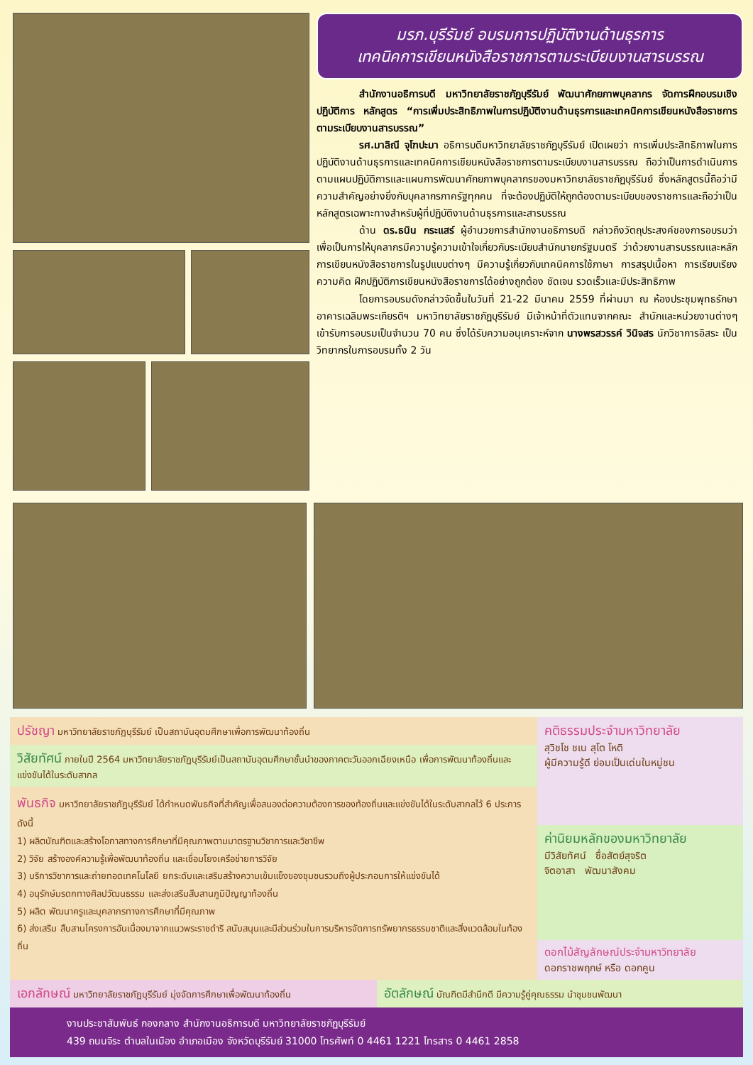มรภ.บุรีรัมย์ อบรมการปฏิบัติงานด้านธุรการ
เทคนิคการเขียนหนังสือราชการตามระเบียบงานสารบรรณ
สำนักงานอธิการบดี มหาวิทยาลัยราชภัฏบุรีรัมย์ พัฒนาศักยภาพบุคลากร จัดการฝึกอบรมเชิงปฏิบัติการ หลักสูตร “การเพิ่มประสิทธิภาพในการปฏิบัติงานด้านธุรการและเทคนิคการเขียนหนังสือราชการตามระเบียบงานสารบรรณ”
รศ.มาลิณี จุโฑปะมา อธิการบดีมหาวิทยาลัยราชภัฏบุรีรัมย์ เปิดเผยว่า การเพิ่มประสิทธิภาพในการปฏิบัติงานด้านธุรการและเทคนิคการเขียนหนังสือราชการตามระเบียบงานสารบรรณ ถือว่าเป็นการดำเนินการตามแผนปฏิบัติการและแผนการพัฒนาศักยภาพบุคลากรของมหาวิทยาลัยราชภัฏบุรีรัมย์ ซึ่งหลักสูตรนี้ถือว่ามีความสำคัญอย่างยิ่งกับบุคลากรภาครัฐทุกคน ที่จะต้องปฏิบัติให้ถูกต้องตามระเบียบของราชการและถือว่าเป็นหลักสูตรเฉพาะทางสำหรับผู้ที่ปฏิบัติงานด้านธุรการและสารบรรณ
ด้าน ดร.ธนิน กระแสร์ ผู้อำนวยการสำนักงานอธิการบดี กล่าวถึงวัตถุประสงค์ของการอบรมว่าเพื่อเป็นการให้บุคลากรมีความรู้ความเข้าใจเกี่ยวกับระเบียบสำนักนายกรัฐมนตรี ว่าด้วยงานสารบรรณและหลักการเขียนหนังสือราชการในรูปแบบต่างๆ มีความรู้เกี่ยวกับเทคนิคการใช้ภาษา การสรุปเนื้อหา การเรียบเรียงความคิด ฝึกปฏิบัติการเขียนหนังสือราชการได้อย่างถูกต้อง ชัดเจน รวดเร็วและมีประสิทธิภาพ
โดยการอบรมดังกล่าวจัดขึ้นในวันที่ 21-22 มีนาคม 2559 ที่ผ่านมา ณ ห้องประชุมพุทธรักษา อาคารเฉลิมพระเกียรติฯ มหาวิทยาลัยราชภัฏบุรีรัมย์ มีเจ้าหน้าที่ตัวแทนจากคณะ สำนักและหน่วยงานต่างๆ เข้ารับการอบรมเป็นจำนวน 70 คน ซึ่งได้รับความอนุเคราะห์จาก นางพรสวรรค์ วินิจสร นักวิชาการอิสระ เป็นวิทยากรในการอบรมทั้ง 2 วัน
ปรัชญา
มหาวิทยาลัยราชภัฏบุรีรัมย์ เป็นสถาบันอุดมศึกษาเพื่อการพัฒนาท้องถิ่น
วิสัยทัศน์
ภายในปี 2564 มหาวิทยาลัยราชภัฏบุรีรัมย์เป็นสถาบันอุดมศึกษาชั้นนำของภาคตะวันออกเฉียงเหนือ เพื่อการพัฒนาท้องถิ่นและแข่งขันได้ในระดับสากล
พันธกิจ
มหาวิทยาลัยราชภัฏบุรีรัมย์ ได้กำหนดพันธกิจที่สำคัญเพื่อสนองต่อความต้องการของท้องถิ่นและแข่งขันได้ในระดับสากลไว้ 6 ประการดังนี้
1) ผลิตบัณฑิตและสร้างโอกาสทางการศึกษาที่มีคุณภาพตามมาตรฐานวิชาการและวิชาชีพ
2) วิจัย สร้างองค์ความรู้เพื่อพัฒนาท้องถิ่น และเชื่อมโยงเครือข่ายการวิจัย
3) บริการวิชาการและถ่ายทอดเทคโนโลยี ยกระดับและเสริมสร้างความเข้มแข็งของชุมชนรวมถึงผู้ประกอบการให้แข่งขันได้
4) อนุรักษ์มรดกทางศิลปวัฒนธรรม และส่งเสริมสืบสานภูมิปัญญาท้องถิ่น
5) ผลิต พัฒนาครูและบุคลากรทางการศึกษาที่มีคุณภาพ
6) ส่งเสริม สืบสานโครงการอันเนื่องมาจากแนวพระราชดำริ สนับสนุนและมีส่วนร่วมในการบริหารจัดการทรัพยากรธรรมชาติและสิ่งแวดล้อมในท้องถิ่น
คติธรรมประจำมหาวิทยาลัย
สุวิชโช ชเน สุโต โหติ
ผู้มีความรู้ดี ย่อมเป็นเด่นในหมู่ชน
ค่านิยมหลักของมหาวิทยาลัย
มีวิสัยทัศน์ ซื่อสัตย์สุจริต
จิตอาสา พัฒนาสังคม
ดอกไม้สัญลักษณ์ประจำมหาวิทยาลัย
ดอกราชพฤกษ์ หรือ ดอกคูน
เอกลักษณ์
มหาวิทยาลัยราชภัฏบุรีรัมย์ มุ่งจัดการศึกษาเพื่อพัฒนาท้องถิ่น
อัตลักษณ์
บัณฑิตมีสำนึกดี มีความรู้คู่คุณธรรม นำชุมชนพัฒนา
งานประชาสัมพันธ์ กองกลาง สำนักงานอธิการบดี มหาวิทยาลัยราชภัฏบุรีรัมย์
439 ถนนจิระ ตำบลในเมือง อำเภอเมือง จังหวัดบุรีรัมย์ 31000 โทรศัพท์ 0 4461 1221 โทรสาร 0 4461 2858